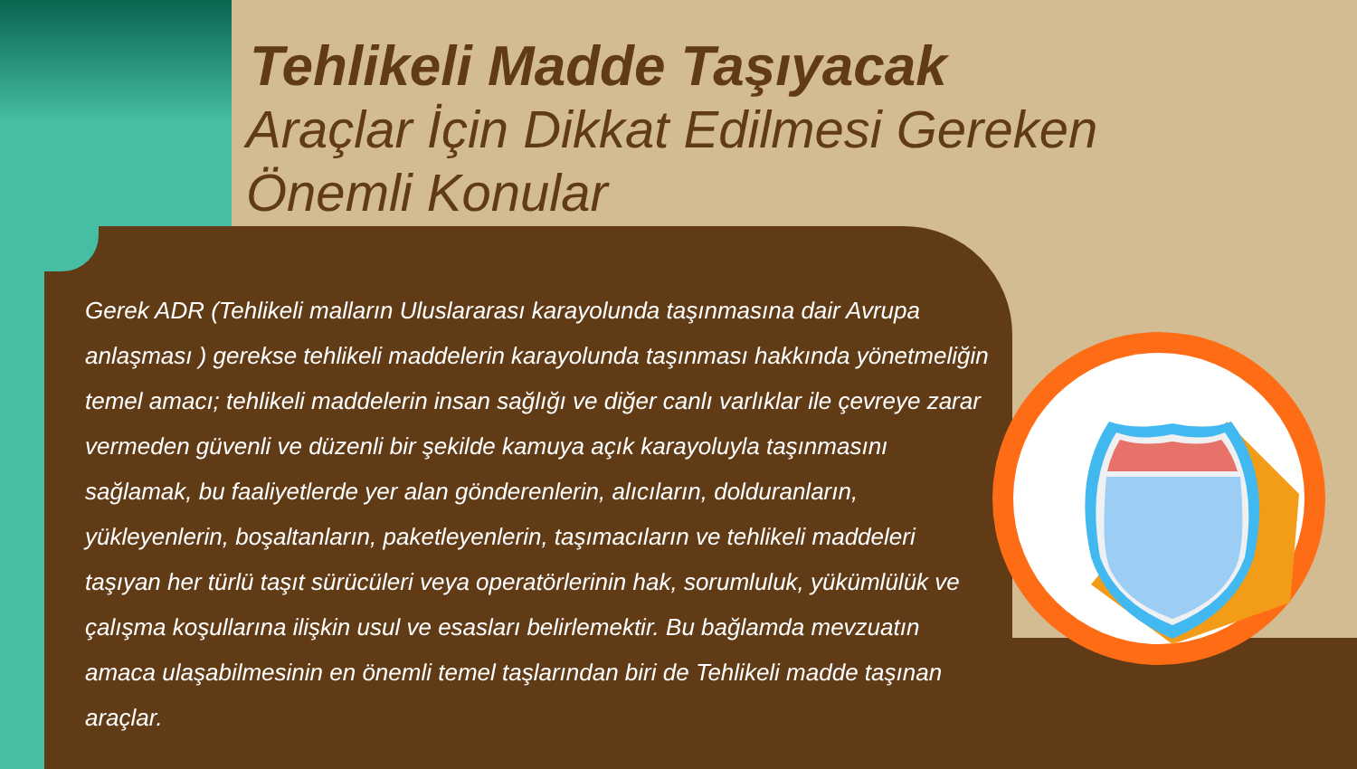Tehlikeli Madde Taşıyacak
Araçlar İçin Dikkat Edilmesi Gereken
Önemli Konular
Gerek ADR (Tehlikeli malların Uluslararası karayolunda taşınmasına dair Avrupa anlaşması ) gerekse tehlikeli maddelerin karayolunda taşınması hakkında yönetmeliğin temel amacı; tehlikeli maddelerin insan sağlığı ve diğer canlı varlıklar ile çevreye zarar vermeden güvenli ve düzenli bir şekilde kamuya açık karayoluyla taşınmasını sağlamak, bu faaliyetlerde yer alan gönderenlerin, alıcıların, dolduranların, yükleyenlerin, boşaltanların, paketleyenlerin, taşımacıların ve tehlikeli maddeleri taşıyan her türlü taşıt sürücüleri veya operatörlerinin hak, sorumluluk, yükümlülük ve çalışma koşullarına ilişkin usul ve esasları belirlemektir. Bu bağlamda mevzuatın amaca ulaşabilmesinin en önemli temel taşlarından biri de Tehlikeli madde taşınan araçlar.